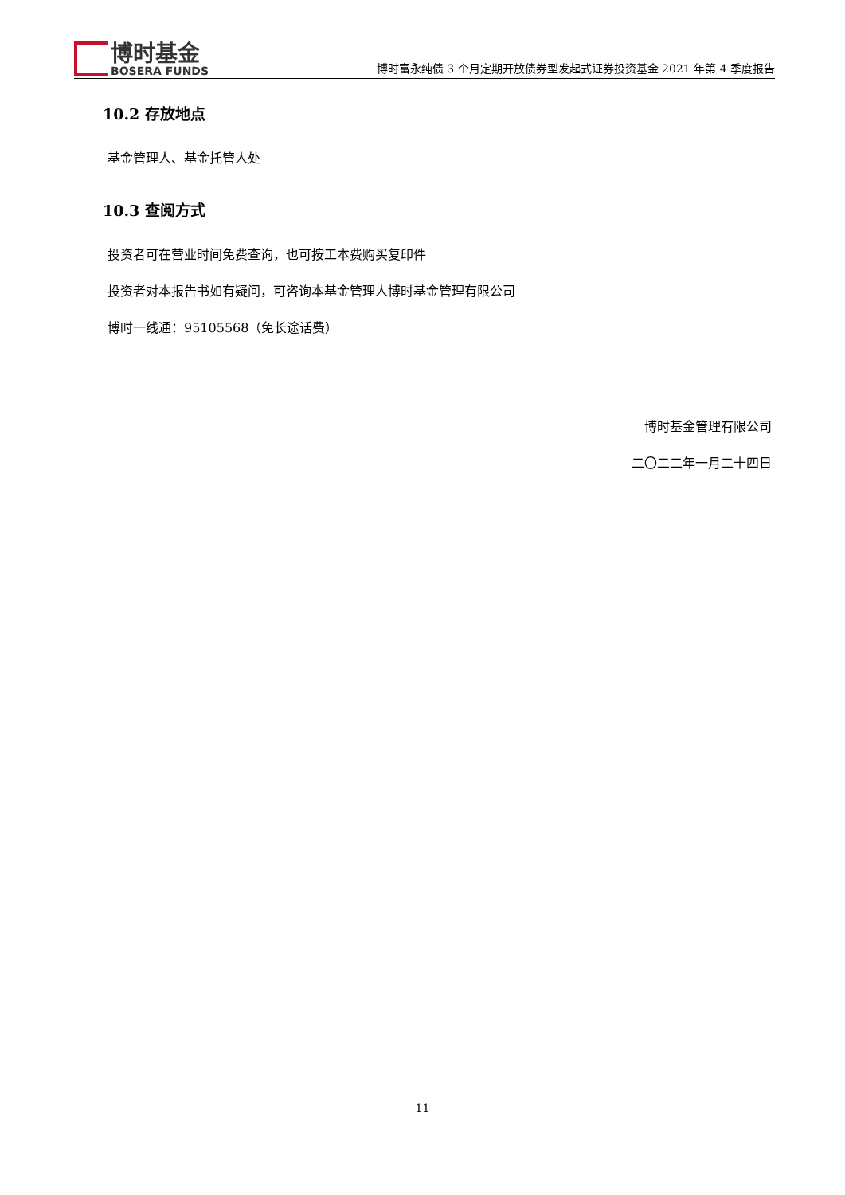博时基金
BOSERA FUNDS
博时富永纯债 3 个月定期开放债券型发起式证券投资基金 2021 年第 4 季度报告
10.2 存放地点
基金管理人、基金托管人处
10.3 查阅方式
投资者可在营业时间免费查询，也可按工本费购买复印件
投资者对本报告书如有疑问，可咨询本基金管理人博时基金管理有限公司
博时一线通：95105568（免长途话费）
博时基金管理有限公司
二〇二二年一月二十四日
11